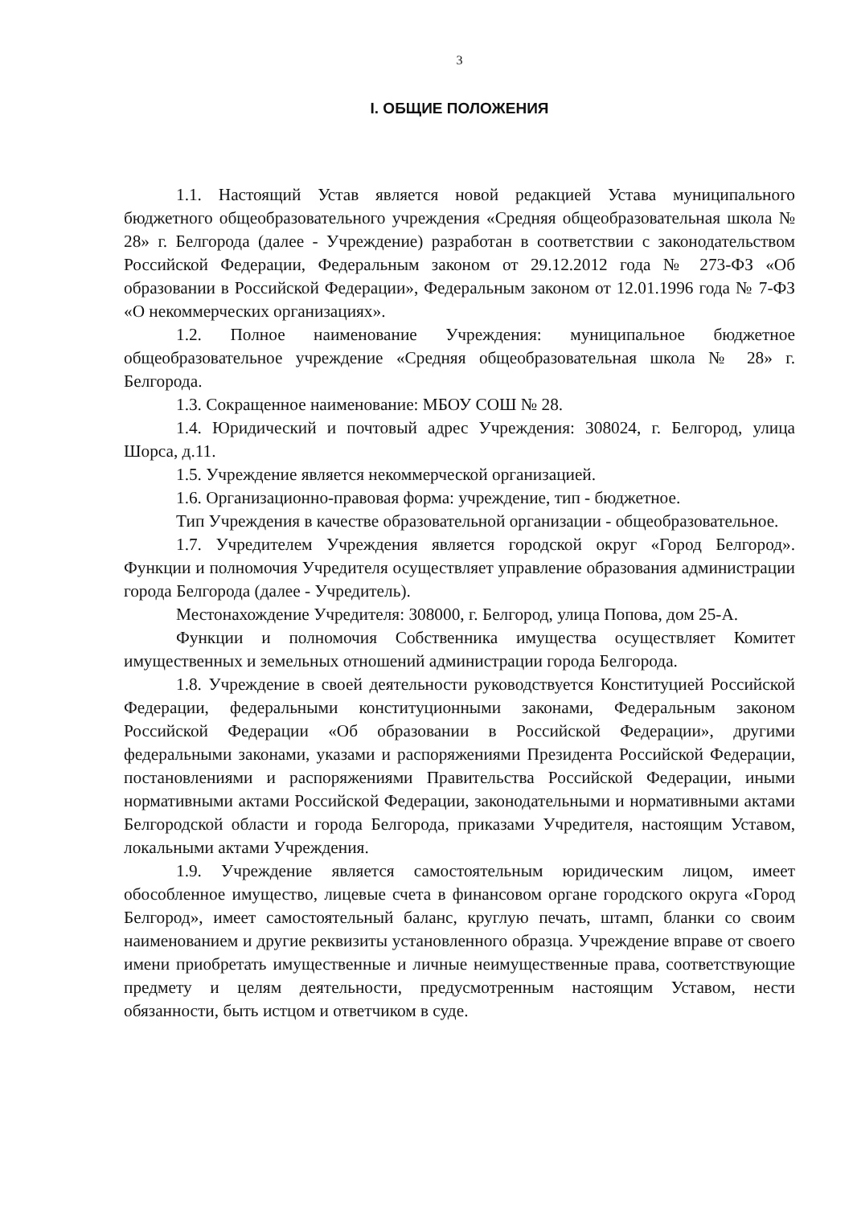3
I. ОБЩИЕ ПОЛОЖЕНИЯ
1.1. Настоящий Устав является новой редакцией Устава муниципального бюджетного общеобразовательного учреждения «Средняя общеобразовательная школа № 28» г. Белгорода (далее - Учреждение) разработан в соответствии с законодательством Российской Федерации, Федеральным законом от 29.12.2012 года № 273-ФЗ «Об образовании в Российской Федерации», Федеральным законом от 12.01.1996 года № 7-ФЗ «О некоммерческих организациях».
1.2. Полное наименование Учреждения: муниципальное бюджетное общеобразовательное учреждение «Средняя общеобразовательная школа № 28» г. Белгорода.
1.3. Сокращенное наименование: МБОУ СОШ № 28.
1.4. Юридический и почтовый адрес Учреждения: 308024, г. Белгород, улица Шорса, д.11.
1.5. Учреждение является некоммерческой организацией.
1.6. Организационно-правовая форма: учреждение, тип - бюджетное.
Тип Учреждения в качестве образовательной организации - общеобразовательное.
1.7. Учредителем Учреждения является городской округ «Город Белгород». Функции и полномочия Учредителя осуществляет управление образования администрации города Белгорода (далее - Учредитель).
Местонахождение Учредителя: 308000, г. Белгород, улица Попова, дом 25-А.
Функции и полномочия Собственника имущества осуществляет Комитет имущественных и земельных отношений администрации города Белгорода.
1.8. Учреждение в своей деятельности руководствуется Конституцией Российской Федерации, федеральными конституционными законами, Федеральным законом Российской Федерации «Об образовании в Российской Федерации», другими федеральными законами, указами и распоряжениями Президента Российской Федерации, постановлениями и распоряжениями Правительства Российской Федерации, иными нормативными актами Российской Федерации, законодательными и нормативными актами Белгородской области и города Белгорода, приказами Учредителя, настоящим Уставом, локальными актами Учреждения.
1.9. Учреждение является самостоятельным юридическим лицом, имеет обособленное имущество, лицевые счета в финансовом органе городского округа «Город Белгород», имеет самостоятельный баланс, круглую печать, штамп, бланки со своим наименованием и другие реквизиты установленного образца. Учреждение вправе от своего имени приобретать имущественные и личные неимущественные права, соответствующие предмету и целям деятельности, предусмотренным настоящим Уставом, нести обязанности, быть истцом и ответчиком в суде.